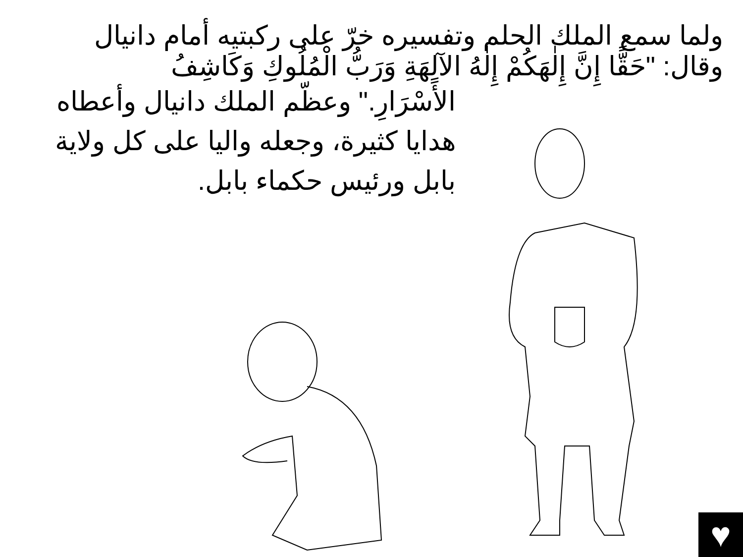ولما سمع الملك الحلم وتفسيره خرّ على ركبتيه أمام دانيال
وقال: "حَقًّا إِنَّ إِلٰهَكُمْ إِلٰهُ الآلِهَةِ وَرَبُّ الْمُلُوكِ وَكَاشِفُ
الأَسْرَارِ." وعظّم الملك دانيال وأعطاه هدايا كثيرة، وجعله واليا على كل ولاية بابل ورئيس حكماء بابل.
♥